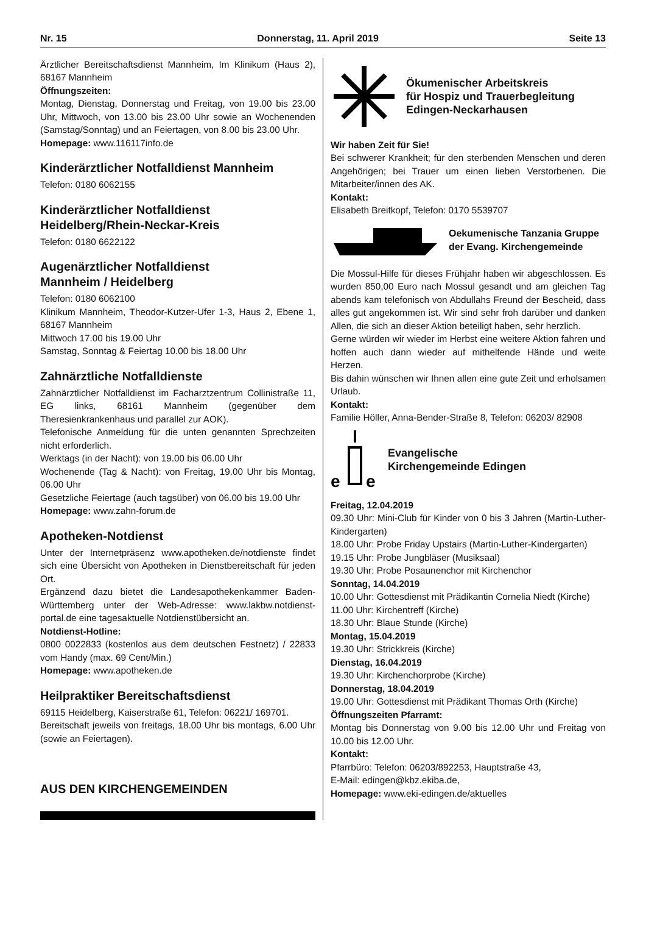Nr. 15 Donnerstag, 11. April 2019 Seite 13
Ärztlicher Bereitschaftsdienst Mannheim, Im Klinikum (Haus 2), 68167 Mannheim
Öffnungszeiten:
Montag, Dienstag, Donnerstag und Freitag, von 19.00 bis 23.00 Uhr, Mittwoch, von 13.00 bis 23.00 Uhr sowie an Wochenenden (Samstag/Sonntag) und an Feiertagen, von 8.00 bis 23.00 Uhr.
Homepage: www.116117info.de
Kinderärztlicher Notfalldienst Mannheim
Telefon: 0180 6062155
Kinderärztlicher Notfalldienst
Heidelberg/Rhein-Neckar-Kreis
Telefon: 0180 6622122
Augenärztlicher Notfalldienst
Mannheim / Heidelberg
Telefon: 0180 6062100
Klinikum Mannheim, Theodor-Kutzer-Ufer 1-3, Haus 2, Ebene 1, 68167 Mannheim
Mittwoch 17.00 bis 19.00 Uhr
Samstag, Sonntag & Feiertag 10.00 bis 18.00 Uhr
Zahnärztliche Notfalldienste
Zahnärztlicher Notfalldienst im Facharztzentrum Collinistraße 11, EG links, 68161 Mannheim (gegenüber dem Theresienkrankenhaus und parallel zur AOK).
Telefonische Anmeldung für die unten genannten Sprechzeiten nicht erforderlich.
Werktags (in der Nacht): von 19.00 bis 06.00 Uhr
Wochenende (Tag & Nacht): von Freitag, 19.00 Uhr bis Montag, 06.00 Uhr
Gesetzliche Feiertage (auch tagsüber) von 06.00 bis 19.00 Uhr
Homepage: www.zahn-forum.de
Apotheken-Notdienst
Unter der Internetpräsenz www.apotheken.de/notdienste findet sich eine Übersicht von Apotheken in Dienstbereitschaft für jeden Ort.
Ergänzend dazu bietet die Landesapothekenkammer Baden-Württemberg unter der Web-Adresse: www.lakbw.notdienst-portal.de eine tagesaktuelle Notdienstübersicht an.
Notdienst-Hotline:
0800 0022833 (kostenlos aus dem deutschen Festnetz) / 22833 vom Handy (max. 69 Cent/Min.)
Homepage: www.apotheken.de
Heilpraktiker Bereitschaftsdienst
69115 Heidelberg, Kaiserstraße 61, Telefon: 06221/ 169701.
Bereitschaft jeweils von freitags, 18.00 Uhr bis montags, 6.00 Uhr (sowie an Feiertagen).
AUS DEN KIRCHENGEMEINDEN
Ökumenischer Arbeitskreis
für Hospiz und Trauerbegleitung
Edingen-Neckarhausen
Wir haben Zeit für Sie!
Bei schwerer Krankheit; für den sterbenden Menschen und deren Angehörigen; bei Trauer um einen lieben Verstorbenen. Die Mitarbeiter/innen des AK.
Kontakt:
Elisabeth Breitkopf, Telefon: 0170 5539707
Oekumenische Tanzania Gruppe
der Evang. Kirchengemeinde
Die Mossul-Hilfe für dieses Frühjahr haben wir abgeschlossen. Es wurden 850,00 Euro nach Mossul gesandt und am gleichen Tag abends kam telefonisch von Abdullahs Freund der Bescheid, dass alles gut angekommen ist. Wir sind sehr froh darüber und danken Allen, die sich an dieser Aktion beteiligt haben, sehr herzlich.
Gerne würden wir wieder im Herbst eine weitere Aktion fahren und hoffen auch dann wieder auf mithelfende Hände und weite Herzen.
Bis dahin wünschen wir Ihnen allen eine gute Zeit und erholsamen Urlaub.
Kontakt:
Familie Höller, Anna-Bender-Straße 8, Telefon: 06203/ 82908
e
e
Evangelische
Kirchengemeinde Edingen
Freitag, 12.04.2019
09.30 Uhr: Mini-Club für Kinder von 0 bis 3 Jahren (Martin-Luther-Kindergarten)
18.00 Uhr: Probe Friday Upstairs (Martin-Luther-Kindergarten)
19.15 Uhr: Probe Jungbläser (Musiksaal)
19.30 Uhr: Probe Posaunenchor mit Kirchenchor
Sonntag, 14.04.2019
10.00 Uhr: Gottesdienst mit Prädikantin Cornelia Niedt (Kirche)
11.00 Uhr: Kirchentreff (Kirche)
18.30 Uhr: Blaue Stunde (Kirche)
Montag, 15.04.2019
19.30 Uhr: Strickkreis (Kirche)
Dienstag, 16.04.2019
19.30 Uhr: Kirchenchorprobe (Kirche)
Donnerstag, 18.04.2019
19.00 Uhr: Gottesdienst mit Prädikant Thomas Orth (Kirche)
Öffnungszeiten Pfarramt:
Montag bis Donnerstag von 9.00 bis 12.00 Uhr und Freitag von 10.00 bis 12.00 Uhr.
Kontakt:
Pfarrbüro: Telefon: 06203/892253, Hauptstraße 43,
E-Mail: edingen@kbz.ekiba.de,
Homepage: www.eki-edingen.de/aktuelles